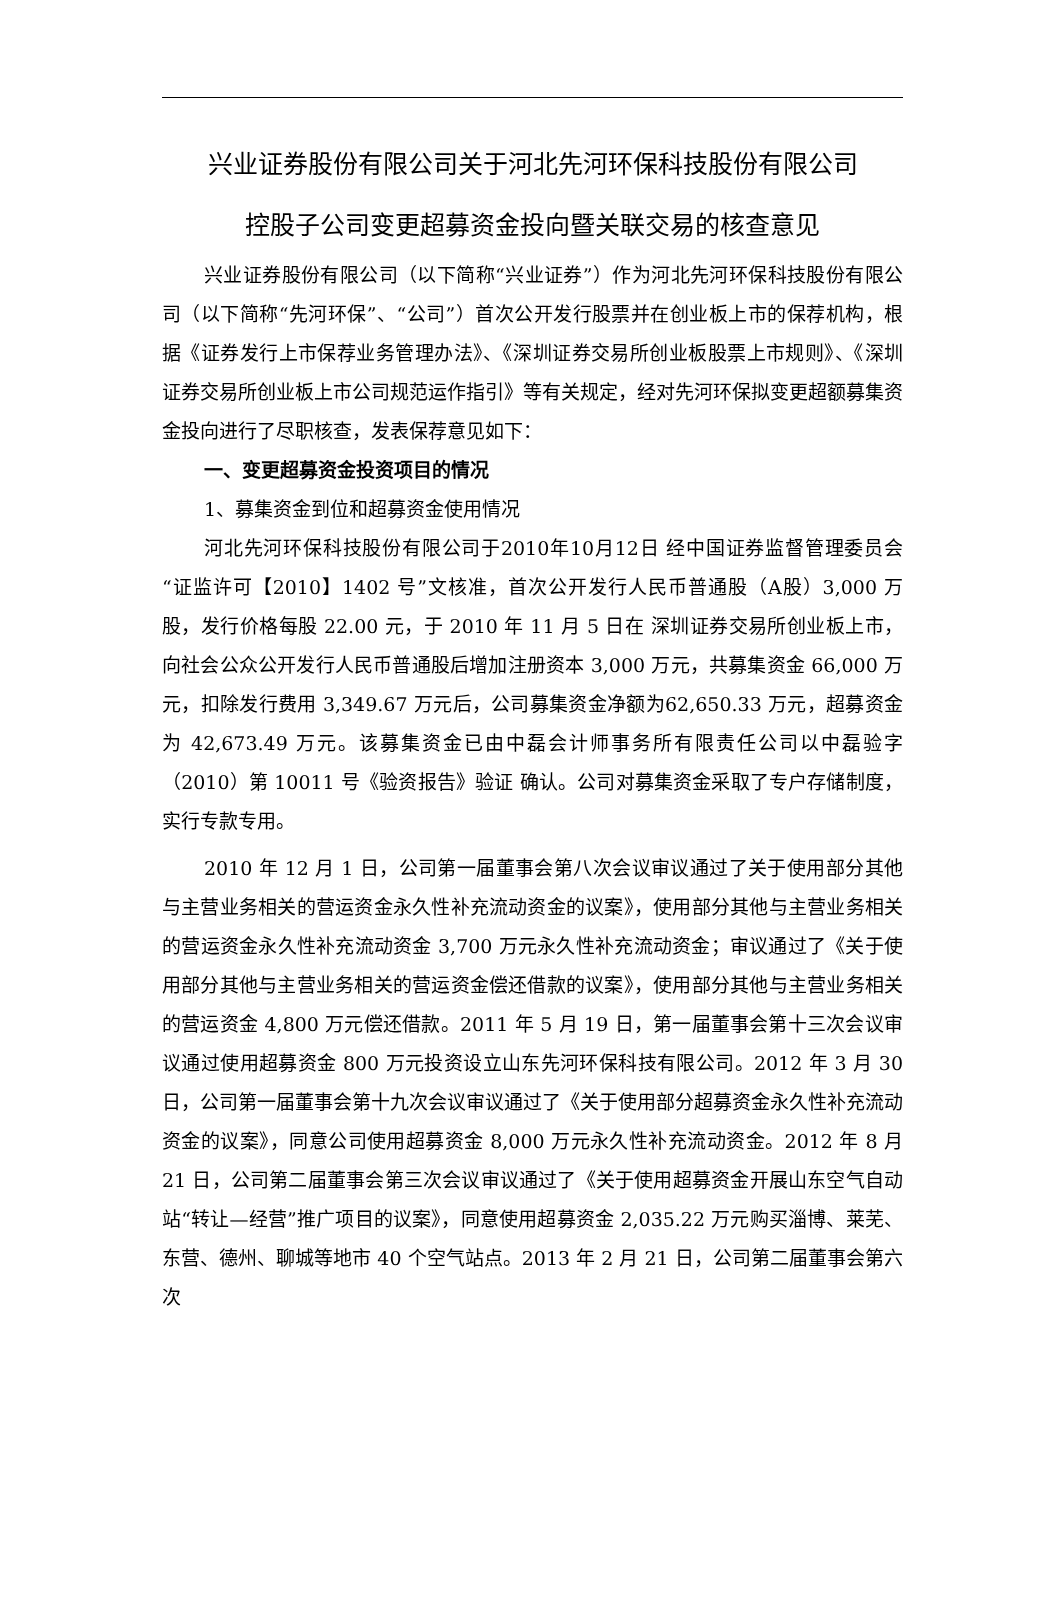兴业证券股份有限公司关于河北先河环保科技股份有限公司
控股子公司变更超募资金投向暨关联交易的核查意见
兴业证券股份有限公司（以下简称“兴业证券”）作为河北先河环保科技股份有限公司（以下简称“先河环保”、“公司”）首次公开发行股票并在创业板上市的保荐机构，根据《证券发行上市保荐业务管理办法》、《深圳证券交易所创业板股票上市规则》、《深圳证券交易所创业板上市公司规范运作指引》等有关规定，经对先河环保拟变更超额募集资金投向进行了尽职核查，发表保荐意见如下：
一、变更超募资金投资项目的情况
1、募集资金到位和超募资金使用情况
河北先河环保科技股份有限公司于2010年10月12日 经中国证券监督管理委员会“证监许可【2010】1402 号”文核准，首次公开发行人民币普通股（A股）3,000 万股，发行价格每股 22.00 元，于 2010 年 11 月 5 日在 深圳证券交易所创业板上市，向社会公众公开发行人民币普通股后增加注册资本 3,000 万元，共募集资金 66,000 万元，扣除发行费用 3,349.67 万元后，公司募集资金净额为62,650.33 万元，超募资金为 42,673.49 万元。该募集资金已由中磊会计师事务所有限责任公司以中磊验字（2010）第 10011 号《验资报告》验证 确认。公司对募集资金采取了专户存储制度，实行专款专用。
2010 年 12 月 1 日，公司第一届董事会第八次会议审议通过了关于使用部分其他与主营业务相关的营运资金永久性补充流动资金的议案》，使用部分其他与主营业务相关的营运资金永久性补充流动资金 3,700 万元永久性补充流动资金；审议通过了《关于使用部分其他与主营业务相关的营运资金偿还借款的议案》，使用部分其他与主营业务相关的营运资金 4,800 万元偿还借款。2011 年 5 月 19 日，第一届董事会第十三次会议审议通过使用超募资金 800 万元投资设立山东先河环保科技有限公司。2012 年 3 月 30 日，公司第一届董事会第十九次会议审议通过了《关于使用部分超募资金永久性补充流动资金的议案》，同意公司使用超募资金 8,000 万元永久性补充流动资金。2012 年 8 月 21 日，公司第二届董事会第三次会议审议通过了《关于使用超募资金开展山东空气自动站“转让—经营”推广项目的议案》，同意使用超募资金 2,035.22 万元购买淄博、莱芜、东营、德州、聊城等地市 40 个空气站点。2013 年 2 月 21 日，公司第二届董事会第六次